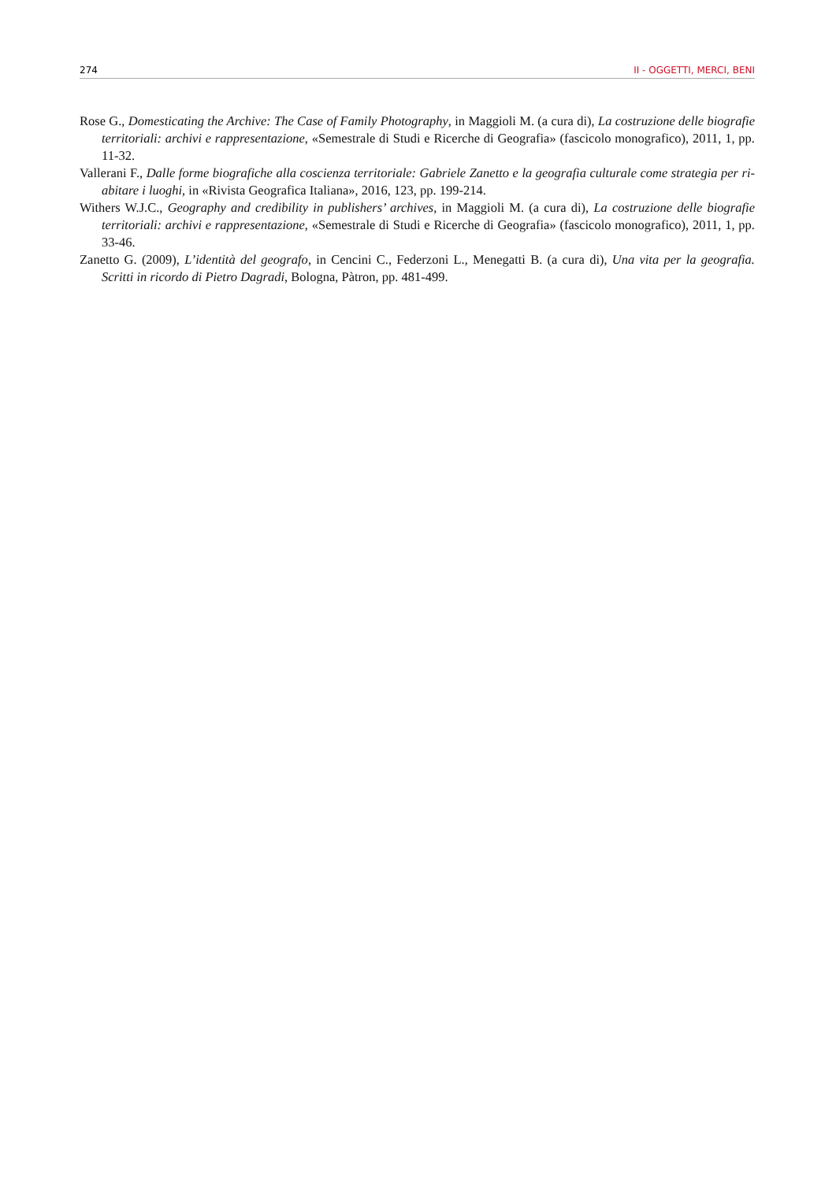274 II - OGGETTI, MERCI, BENI
Rose G., Domesticating the Archive: The Case of Family Photography, in Maggioli M. (a cura di), La costruzione delle biografie territoriali: archivi e rappresentazione, «Semestrale di Studi e Ricerche di Geografia» (fascicolo monografico), 2011, 1, pp. 11-32.
Vallerani F., Dalle forme biografiche alla coscienza territoriale: Gabriele Zanetto e la geografia culturale come strategia per ri-abitare i luoghi, in «Rivista Geografica Italiana», 2016, 123, pp. 199-214.
Withers W.J.C., Geography and credibility in publishers’ archives, in Maggioli M. (a cura di), La costruzione delle biografie territoriali: archivi e rappresentazione, «Semestrale di Studi e Ricerche di Geografia» (fascicolo monografico), 2011, 1, pp. 33-46.
Zanetto G. (2009), L’identità del geografo, in Cencini C., Federzoni L., Menegatti B. (a cura di), Una vita per la geografia. Scritti in ricordo di Pietro Dagradi, Bologna, Pàtron, pp. 481-499.